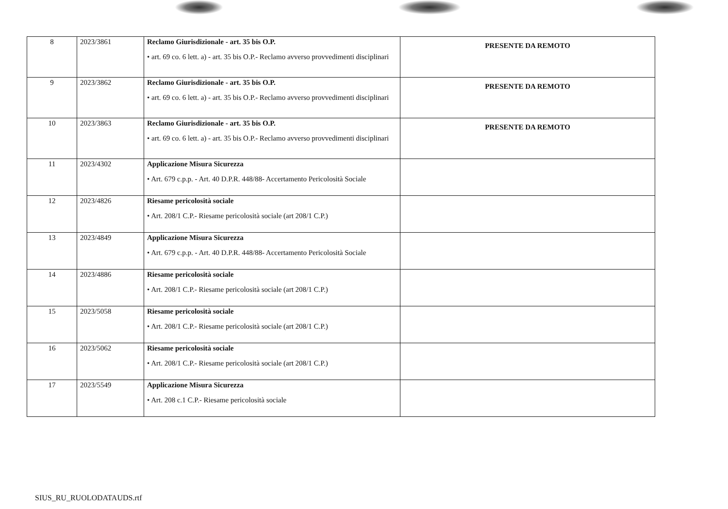| 8 | 2023/3861 | Reclamo Giurisdizionale - art. 35 bis O.P. • art. 69 co. 6 lett. a) - art. 35 bis O.P.- Reclamo avverso provvedimenti disciplinari | PRESENTE DA REMOTO |
| 9 | 2023/3862 | Reclamo Giurisdizionale - art. 35 bis O.P. • art. 69 co. 6 lett. a) - art. 35 bis O.P.- Reclamo avverso provvedimenti disciplinari | PRESENTE DA REMOTO |
| 10 | 2023/3863 | Reclamo Giurisdizionale - art. 35 bis O.P. • art. 69 co. 6 lett. a) - art. 35 bis O.P.- Reclamo avverso provvedimenti disciplinari | PRESENTE DA REMOTO |
| 11 | 2023/4302 | Applicazione Misura Sicurezza • Art. 679 c.p.p. - Art. 40 D.P.R. 448/88- Accertamento Pericolosità Sociale | |
| 12 | 2023/4826 | Riesame pericolosità sociale • Art. 208/1 C.P.- Riesame pericolosità sociale (art 208/1 C.P.) | |
| 13 | 2023/4849 | Applicazione Misura Sicurezza • Art. 679 c.p.p. - Art. 40 D.P.R. 448/88- Accertamento Pericolosità Sociale | |
| 14 | 2023/4886 | Riesame pericolosità sociale • Art. 208/1 C.P.- Riesame pericolosità sociale (art 208/1 C.P.) | |
| 15 | 2023/5058 | Riesame pericolosità sociale • Art. 208/1 C.P.- Riesame pericolosità sociale (art 208/1 C.P.) | |
| 16 | 2023/5062 | Riesame pericolosità sociale • Art. 208/1 C.P.- Riesame pericolosità sociale (art 208/1 C.P.) | |
| 17 | 2023/5549 | Applicazione Misura Sicurezza • Art. 208 c.1 C.P.- Riesame pericolosità sociale | |
SIUS_RU_RUOLODATAUDS.rtf